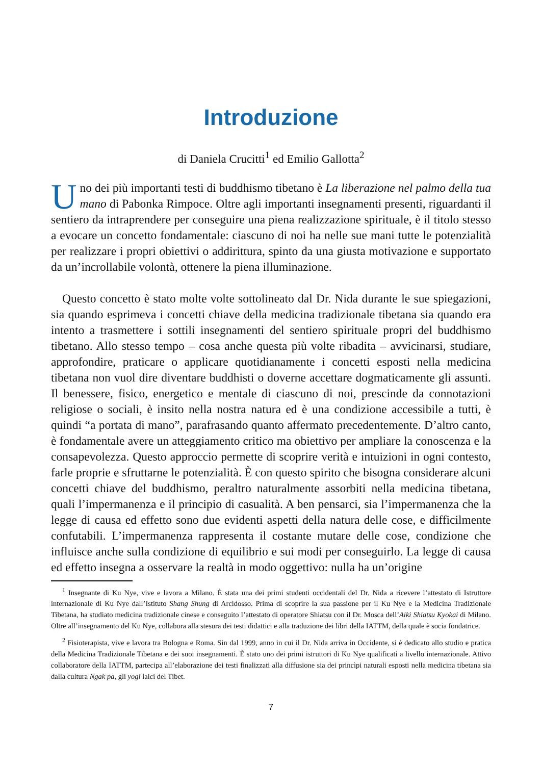Introduzione
di Daniela Crucitti<sup>1</sup> ed Emilio Gallotta<sup>2</sup>
Uno dei più importanti testi di buddhismo tibetano è La liberazione nel palmo della tua mano di Pabonka Rimpoce. Oltre agli importanti insegnamenti presenti, riguardanti il sentiero da intraprendere per conseguire una piena realizzazione spirituale, è il titolo stesso a evocare un concetto fondamentale: ciascuno di noi ha nelle sue mani tutte le potenzialità per realizzare i propri obiettivi o addirittura, spinto da una giusta motivazione e supportato da un’incrollabile volontà, ottenere la piena illuminazione.
Questo concetto è stato molte volte sottolineato dal Dr. Nida durante le sue spiegazioni, sia quando esprimeva i concetti chiave della medicina tradizionale tibetana sia quando era intento a trasmettere i sottili insegnamenti del sentiero spirituale propri del buddhismo tibetano. Allo stesso tempo – cosa anche questa più volte ribadita – avvicinarsi, studiare, approfondire, praticare o applicare quotidianamente i concetti esposti nella medicina tibetana non vuol dire diventare buddhisti o doverne accettare dogmaticamente gli assunti. Il benessere, fisico, energetico e mentale di ciascuno di noi, prescinde da connotazioni religiose o sociali, è insito nella nostra natura ed è una condizione accessibile a tutti, è quindi “a portata di mano”, parafrasando quanto affermato precedentemente. D’altro canto, è fondamentale avere un atteggiamento critico ma obiettivo per ampliare la conoscenza e la consapevolezza. Questo approccio permette di scoprire verità e intuizioni in ogni contesto, farle proprie e sfruttarne le potenzialità. È con questo spirito che bisogna considerare alcuni concetti chiave del buddhismo, peraltro naturalmente assorbiti nella medicina tibetana, quali l’impermanenza e il principio di casualità. A ben pensarci, sia l’impermanenza che la legge di causa ed effetto sono due evidenti aspetti della natura delle cose, e difficilmente confutabili. L’impermanenza rappresenta il costante mutare delle cose, condizione che influisce anche sulla condizione di equilibrio e sui modi per conseguirlo. La legge di causa ed effetto insegna a osservare la realtà in modo oggettivo: nulla ha un’origine
<sup>1</sup> Insegnante di Ku Nye, vive e lavora a Milano. È stata una dei primi studenti occidentali del Dr. Nida a ricevere l’attestato di Istruttore internazionale di Ku Nye dall’Istituto Shang Shung di Arcidosso. Prima di scoprire la sua passione per il Ku Nye e la Medicina Tradizionale Tibetana, ha studiato medicina tradizionale cinese e conseguito l’attestato di operatore Shiatsu con il Dr. Mosca dell’Aiki Shiatsu Kyokai di Milano. Oltre all’insegnamento del Ku Nye, collabora alla stesura dei testi didattici e alla traduzione dei libri della IATTM, della quale è socia fondatrice.
<sup>2</sup> Fisioterapista, vive e lavora tra Bologna e Roma. Sin dal 1999, anno in cui il Dr. Nida arriva in Occidente, si è dedicato allo studio e pratica della Medicina Tradizionale Tibetana e dei suoi insegnamenti. È stato uno dei primi istruttori di Ku Nye qualificati a livello internazionale. Attivo collaboratore della IATTM, partecipa all’elaborazione dei testi finalizzati alla diffusione sia dei princìpi naturali esposti nella medicina tibetana sia dalla cultura Ngak pa, gli yogi laici del Tibet.
7